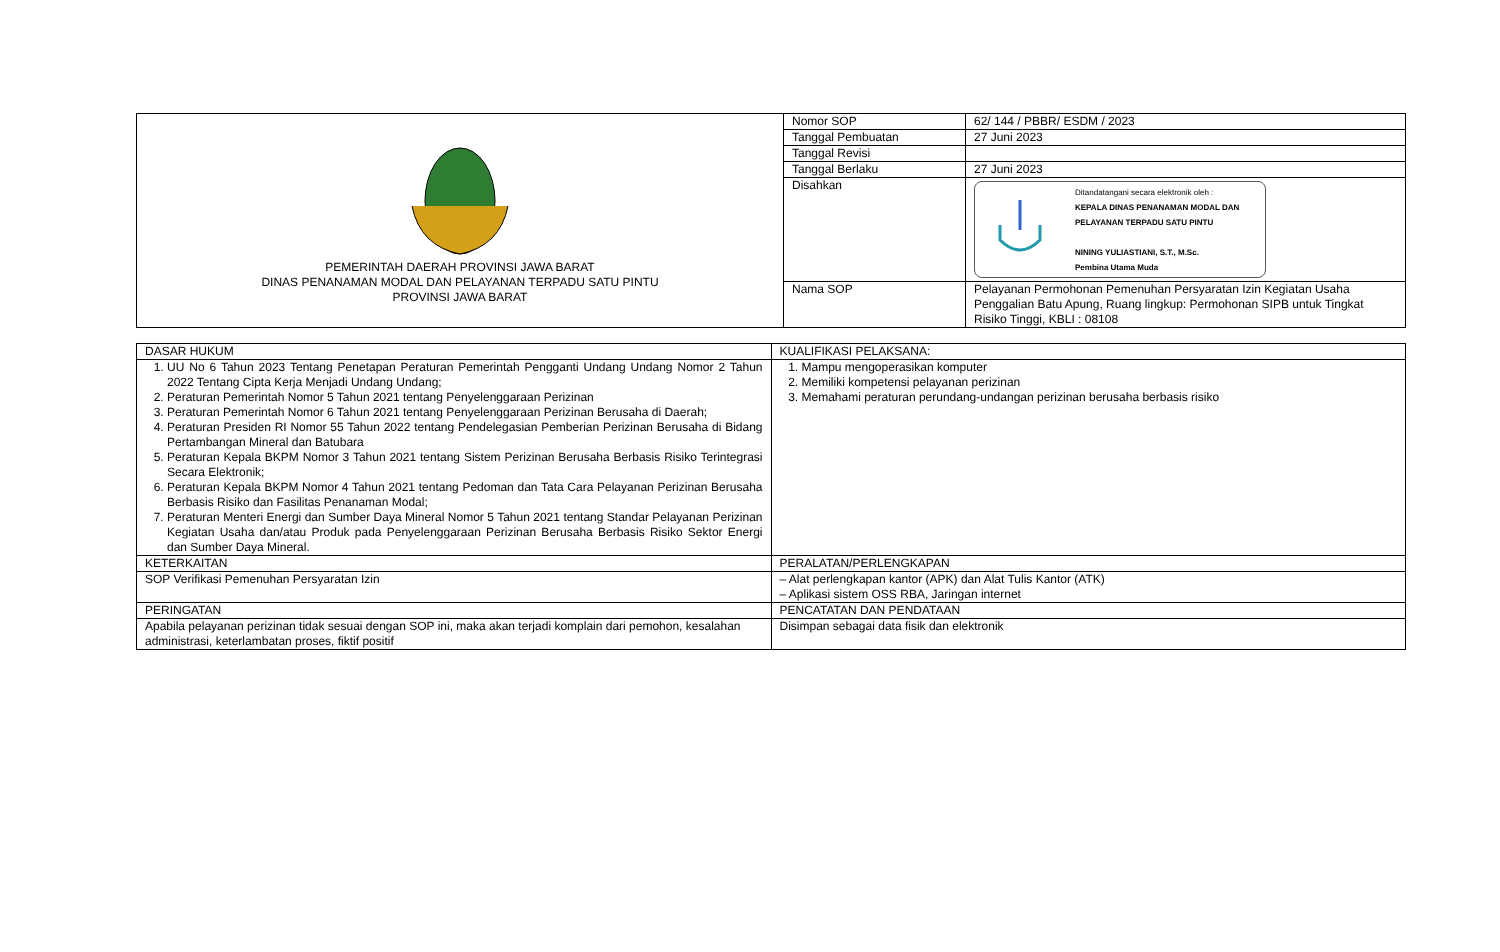| PEMERINTAH DAERAH PROVINSI JAWA BARAT DINAS PENANAMAN MODAL DAN PELAYANAN TERPADU SATU PINTU PROVINSI JAWA BARAT | Nomor SOP | 62/ 144 / PBBR/ ESDM / 2023 |
| | Tanggal Pembuatan | 27 Juni 2023 |
| | Tanggal Revisi | |
| | Tanggal Berlaku | 27 Juni 2023 |
| | Disahkan | Ditandatangani secara elektronik oleh : KEPALA DINAS PENANAMAN MODAL DAN PELAYANAN TERPADU SATU PINTU NINING YULIASTIANI, S.T., M.Sc. Pembina Utama Muda |
| | Nama SOP | Pelayanan Permohonan Pemenuhan Persyaratan Izin Kegiatan Usaha Penggalian Batu Apung, Ruang lingkup: Permohonan SIPB untuk Tingkat Risiko Tinggi, KBLI : 08108 |
| DASAR HUKUM | KUALIFIKASI PELAKSANA: |
| 1. UU No 6 Tahun 2023 Tentang Penetapan Peraturan Pemerintah Pengganti Undang Undang Nomor 2 Tahun 2022 Tentang Cipta Kerja Menjadi Undang Undang; 2. Peraturan Pemerintah Nomor 5 Tahun 2021 tentang Penyelenggaraan Perizinan 3. Peraturan Pemerintah Nomor 6 Tahun 2021 tentang Penyelenggaraan Perizinan Berusaha di Daerah; 4. Peraturan Presiden RI Nomor 55 Tahun 2022 tentang Pendelegasian Pemberian Perizinan Berusaha di Bidang Pertambangan Mineral dan Batubara 5. Peraturan Kepala BKPM Nomor 3 Tahun 2021 tentang Sistem Perizinan Berusaha Berbasis Risiko Terintegrasi Secara Elektronik; 6. Peraturan Kepala BKPM Nomor 4 Tahun 2021 tentang Pedoman dan Tata Cara Pelayanan Perizinan Berusaha Berbasis Risiko dan Fasilitas Penanaman Modal; 7. Peraturan Menteri Energi dan Sumber Daya Mineral Nomor 5 Tahun 2021 tentang Standar Pelayanan Perizinan Kegiatan Usaha dan/atau Produk pada Penyelenggaraan Perizinan Berusaha Berbasis Risiko Sektor Energi dan Sumber Daya Mineral. | 1. Mampu mengoperasikan komputer 2. Memiliki kompetensi pelayanan perizinan 3. Memahami peraturan perundang-undangan perizinan berusaha berbasis risiko |
| KETERKAITAN | PERALATAN/PERLENGKAPAN |
| SOP Verifikasi Pemenuhan Persyaratan Izin | – Alat perlengkapan kantor (APK) dan Alat Tulis Kantor (ATK) – Aplikasi sistem OSS RBA, Jaringan internet |
| PERINGATAN | PENCATATAN DAN PENDATAAN |
| Apabila pelayanan perizinan tidak sesuai dengan SOP ini, maka akan terjadi komplain dari pemohon, kesalahan administrasi, keterlambatan proses, fiktif positif | Disimpan sebagai data fisik dan elektronik |